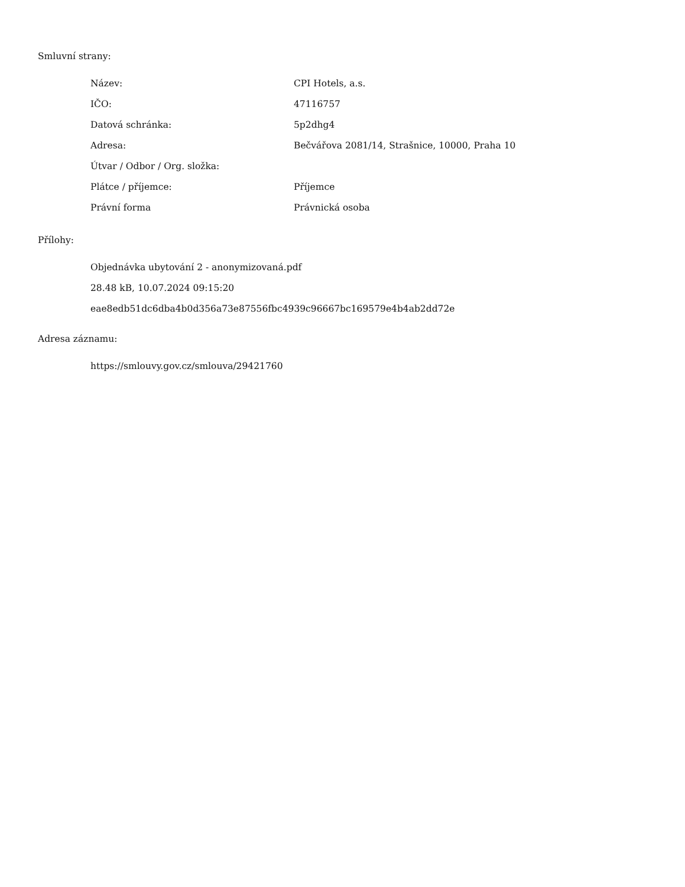Smluvní strany:
| Název: | CPI Hotels, a.s. |
| IČO: | 47116757 |
| Datová schránka: | 5p2dhg4 |
| Adresa: | Bečvářova 2081/14, Strašnice, 10000, Praha 10 |
| Útvar / Odbor / Org. složka: | |
| Plátce / příjemce: | Příjemce |
| Právní forma | Právnická osoba |
Přílohy:
Objednávka ubytování 2 - anonymizovaná.pdf
28.48 kB, 10.07.2024 09:15:20
eae8edb51dc6dba4b0d356a73e87556fbc4939c96667bc169579e4b4ab2dd72e
Adresa záznamu:
https://smlouvy.gov.cz/smlouva/29421760